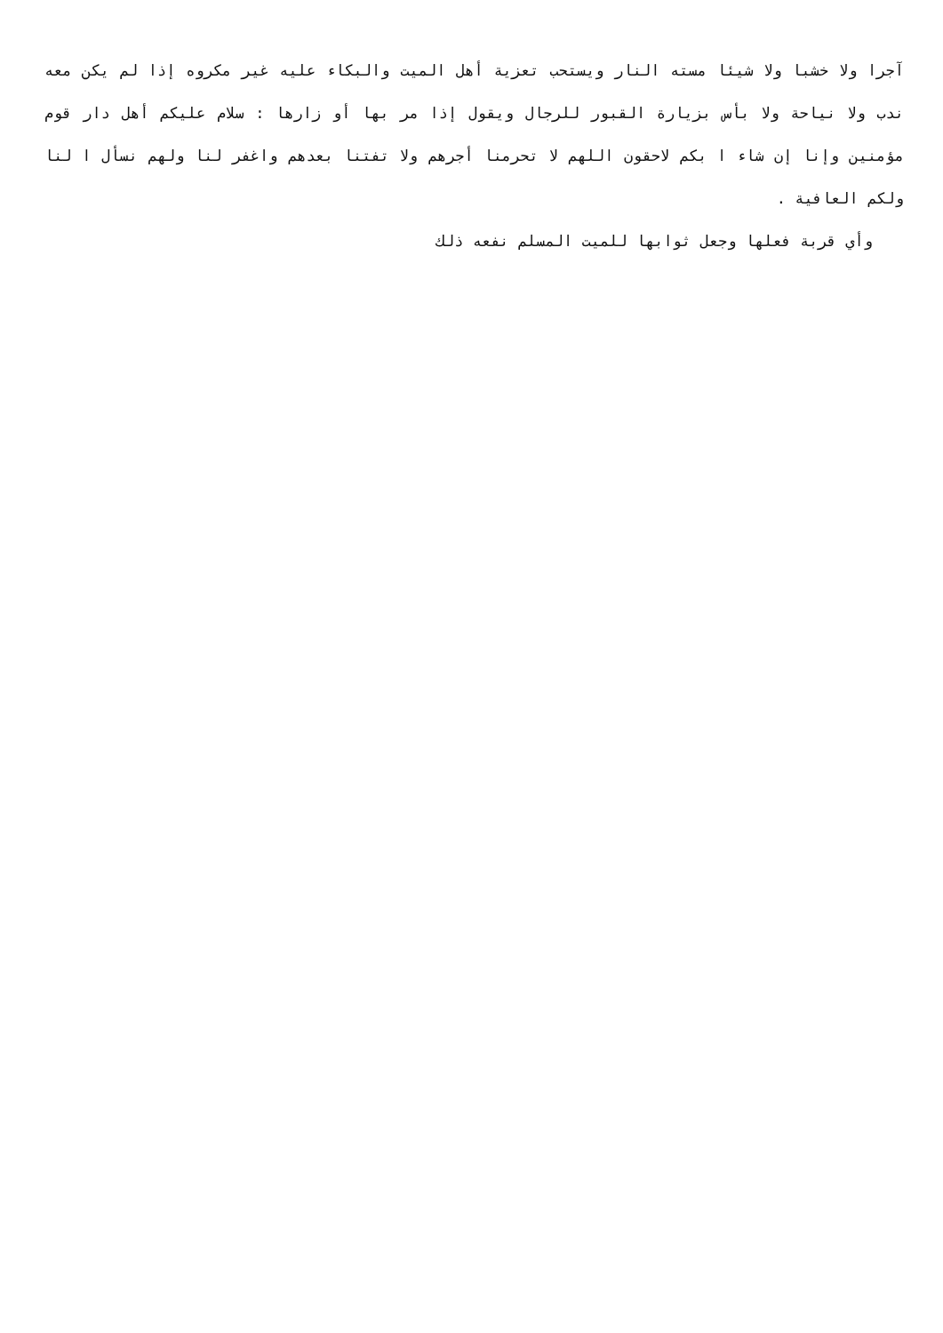آجرا ولا خشبا ولا شيئا مسته النار ويستحب تعزية أهل الميت والبكاء عليه غير مكروه إذا لم يكن معه ندب ولا نياحة ولا بأس بزيارة القبور للرجال ويقول إذا مر بها أو زارها : سلام عليكم أهل دار قوم مؤمنين وإنا إن شاء ا بكم لاحقون اللهم لا تحرمنا أجرهم ولا تفتنا بعدهم واغفر لنا ولهم نسأل ا لنا ولكم العافية .
وأي قربة فعلها وجعل ثوابها للميت المسلم نفعه ذلك